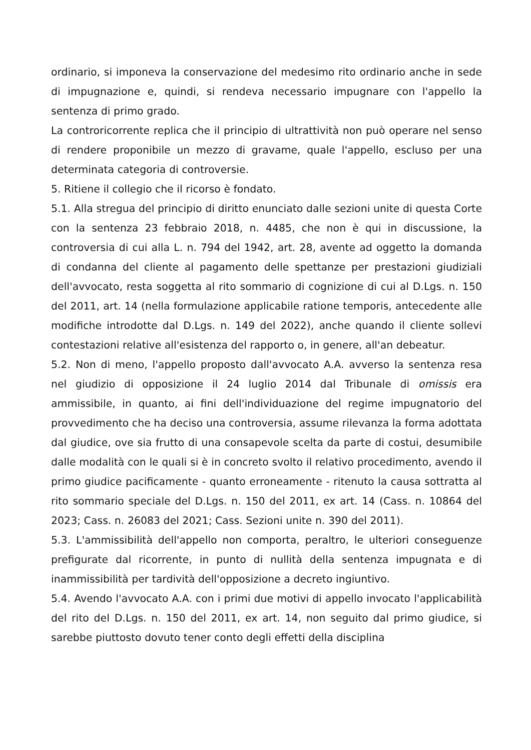ordinario, si imponeva la conservazione del medesimo rito ordinario anche in sede di impugnazione e, quindi, si rendeva necessario impugnare con l'appello la sentenza di primo grado.
La controricorrente replica che il principio di ultrattività non può operare nel senso di rendere proponibile un mezzo di gravame, quale l'appello, escluso per una determinata categoria di controversie.
5. Ritiene il collegio che il ricorso è fondato.
5.1. Alla stregua del principio di diritto enunciato dalle sezioni unite di questa Corte con la sentenza 23 febbraio 2018, n. 4485, che non è qui in discussione, la controversia di cui alla L. n. 794 del 1942, art. 28, avente ad oggetto la domanda di condanna del cliente al pagamento delle spettanze per prestazioni giudiziali dell'avvocato, resta soggetta al rito sommario di cognizione di cui al D.Lgs. n. 150 del 2011, art. 14 (nella formulazione applicabile ratione temporis, antecedente alle modifiche introdotte dal D.Lgs. n. 149 del 2022), anche quando il cliente sollevi contestazioni relative all'esistenza del rapporto o, in genere, all'an debeatur.
5.2. Non di meno, l'appello proposto dall'avvocato A.A. avverso la sentenza resa nel giudizio di opposizione il 24 luglio 2014 dal Tribunale di omissis era ammissibile, in quanto, ai fini dell'individuazione del regime impugnatorio del provvedimento che ha deciso una controversia, assume rilevanza la forma adottata dal giudice, ove sia frutto di una consapevole scelta da parte di costui, desumibile dalle modalità con le quali si è in concreto svolto il relativo procedimento, avendo il primo giudice pacificamente - quanto erroneamente - ritenuto la causa sottratta al rito sommario speciale del D.Lgs. n. 150 del 2011, ex art. 14 (Cass. n. 10864 del 2023; Cass. n. 26083 del 2021; Cass. Sezioni unite n. 390 del 2011).
5.3. L'ammissibilità dell'appello non comporta, peraltro, le ulteriori conseguenze prefigurate dal ricorrente, in punto di nullità della sentenza impugnata e di inammissibilità per tardività dell'opposizione a decreto ingiuntivo.
5.4. Avendo l'avvocato A.A. con i primi due motivi di appello invocato l'applicabilità del rito del D.Lgs. n. 150 del 2011, ex art. 14, non seguito dal primo giudice, si sarebbe piuttosto dovuto tener conto degli effetti della disciplina